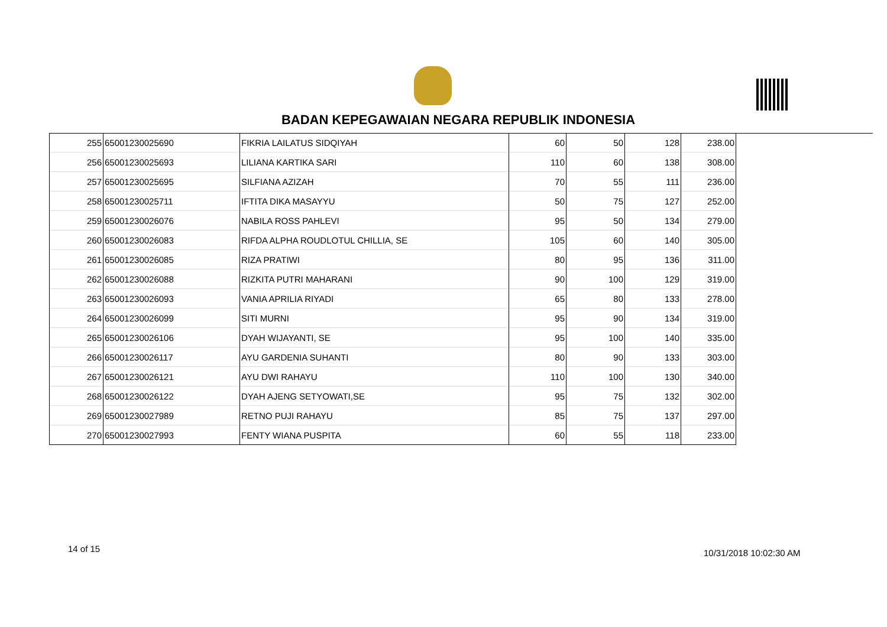BADAN KEPEGAWAIAN NEGARA REPUBLIK INDONESIA
| 255 | 65001230025690 | FIKRIA LAILATUS SIDQIYAH | 60 | 50 | 128 | 238.00 |
| 256 | 65001230025693 | LILIANA KARTIKA SARI | 110 | 60 | 138 | 308.00 |
| 257 | 65001230025695 | SILFIANA AZIZAH | 70 | 55 | 111 | 236.00 |
| 258 | 65001230025711 | IFTITA DIKA MASAYYU | 50 | 75 | 127 | 252.00 |
| 259 | 65001230026076 | NABILA ROSS PAHLEVI | 95 | 50 | 134 | 279.00 |
| 260 | 65001230026083 | RIFDA ALPHA ROUDLOTUL CHILLIA, SE | 105 | 60 | 140 | 305.00 |
| 261 | 65001230026085 | RIZA PRATIWI | 80 | 95 | 136 | 311.00 |
| 262 | 65001230026088 | RIZKITA PUTRI MAHARANI | 90 | 100 | 129 | 319.00 |
| 263 | 65001230026093 | VANIA APRILIA RIYADI | 65 | 80 | 133 | 278.00 |
| 264 | 65001230026099 | SITI MURNI | 95 | 90 | 134 | 319.00 |
| 265 | 65001230026106 | DYAH WIJAYANTI, SE | 95 | 100 | 140 | 335.00 |
| 266 | 65001230026117 | AYU GARDENIA SUHANTI | 80 | 90 | 133 | 303.00 |
| 267 | 65001230026121 | AYU DWI RAHAYU | 110 | 100 | 130 | 340.00 |
| 268 | 65001230026122 | DYAH AJENG SETYOWATI,SE | 95 | 75 | 132 | 302.00 |
| 269 | 65001230027989 | RETNO PUJI RAHAYU | 85 | 75 | 137 | 297.00 |
| 270 | 65001230027993 | FENTY WIANA PUSPITA | 60 | 55 | 118 | 233.00 |
14 of 15 10/31/2018 10:02:30 AM